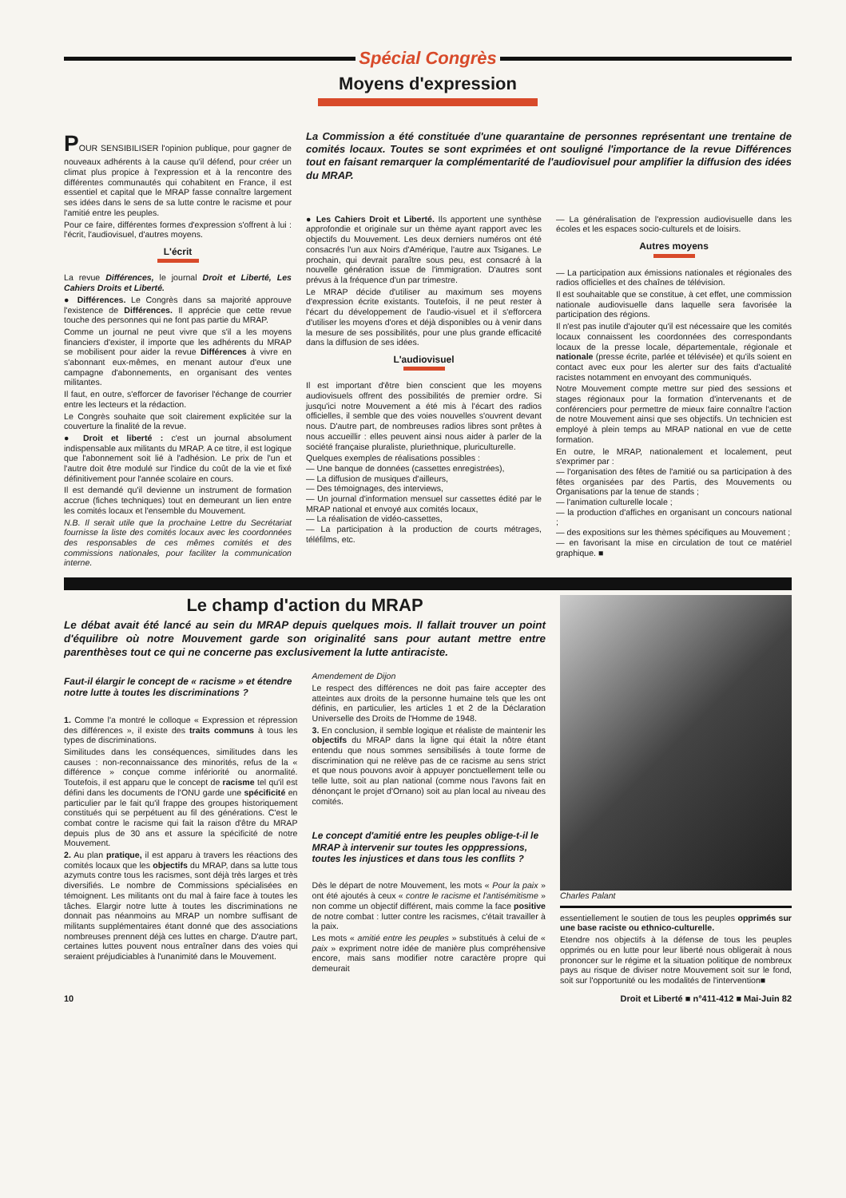Spécial Congrès
Moyens d'expression
POUR SENSIBILISER l'opinion publique, pour gagner de nouveaux adhérents à la cause qu'il défend, pour créer un climat plus propice à l'expression et à la rencontre des différentes communautés qui cohabitent en France, il est essentiel et capital que le MRAP fasse connaître largement ses idées dans le sens de sa lutte contre le racisme et pour l'amitié entre les peuples.
Pour ce faire, différentes formes d'expression s'offrent à lui : l'écrit, l'audiovisuel, d'autres moyens.
L'écrit
La revue Différences, le journal Droit et Liberté, Les Cahiers Droits et Liberté.
● Différences. Le Congrès dans sa majorité approuve l'existence de Différences. Il apprécie que cette revue touche des personnes qui ne font pas partie du MRAP.
Comme un journal ne peut vivre que s'il a les moyens financiers d'exister, il importe que les adhérents du MRAP se mobilisent pour aider la revue Différences à vivre en s'abonnant eux-mêmes, en menant autour d'eux une campagne d'abonnements, en organisant des ventes militantes.
Il faut, en outre, s'efforcer de favoriser l'échange de courrier entre les lecteurs et la rédaction.
Le Congrès souhaite que soit clairement explicitée sur la couverture la finalité de la revue.
● Droit et liberté : c'est un journal absolument indispensable aux militants du MRAP. A ce titre, il est logique que l'abonnement soit lié à l'adhésion. Le prix de l'un et l'autre doit être modulé sur l'indice du coût de la vie et fixé définitivement pour l'année scolaire en cours.
Il est demandé qu'il devienne un instrument de formation accrue (fiches techniques) tout en demeurant un lien entre les comités locaux et l'ensemble du Mouvement.
N.B. Il serait utile que la prochaine Lettre du Secrétariat fournisse la liste des comités locaux avec les coordonnées des responsables de ces mêmes comités et des commissions nationales, pour faciliter la communication interne.
La Commission a été constituée d'une quarantaine de personnes représentant une trentaine de comités locaux. Toutes se sont exprimées et ont souligné l'importance de la revue Différences tout en faisant remarquer la complémentarité de l'audiovisuel pour amplifier la diffusion des idées du MRAP.
● Les Cahiers Droit et Liberté. Ils apportent une synthèse approfondie et originale sur un thème ayant rapport avec les objectifs du Mouvement. Les deux derniers numéros ont été consacrés l'un aux Noirs d'Amérique, l'autre aux Tsiganes. Le prochain, qui devrait paraître sous peu, est consacré à la nouvelle génération issue de l'immigration. D'autres sont prévus à la fréquence d'un par trimestre.
Le MRAP décide d'utiliser au maximum ses moyens d'expression écrite existants. Toutefois, il ne peut rester à l'écart du développement de l'audio-visuel et il s'efforcera d'utiliser les moyens d'ores et déjà disponibles ou à venir dans la mesure de ses possibilités, pour une plus grande efficacité dans la diffusion de ses idées.
L'audiovisuel
Il est important d'être bien conscient que les moyens audiovisuels offrent des possibilités de premier ordre. Si jusqu'ici notre Mouvement a été mis à l'écart des radios officielles, il semble que des voies nouvelles s'ouvrent devant nous. D'autre part, de nombreuses radios libres sont prêtes à nous accueillir : elles peuvent ainsi nous aider à parler de la société française pluraliste, pluriethnique, pluriculturelle.
Quelques exemples de réalisations possibles :
— Une banque de données (cassettes enregistrées),
— La diffusion de musiques d'ailleurs,
— Des témoignages, des interviews,
— Un journal d'information mensuel sur cassettes édité par le MRAP national et envoyé aux comités locaux,
— La réalisation de vidéo-cassettes,
— La participation à la production de courts métrages, téléfilms, etc.
— La généralisation de l'expression audiovisuelle dans les écoles et les espaces socio-culturels et de loisirs.
Autres moyens
— La participation aux émissions nationales et régionales des radios officielles et des chaînes de télévision.
Il est souhaitable que se constitue, à cet effet, une commission nationale audiovisuelle dans laquelle sera favorisée la participation des régions.
Il n'est pas inutile d'ajouter qu'il est nécessaire que les comités locaux connaissent les coordonnées des correspondants locaux de la presse locale, départementale, régionale et nationale (presse écrite, parlée et télévisée) et qu'ils soient en contact avec eux pour les alerter sur des faits d'actualité racistes notamment en envoyant des communiqués.
Notre Mouvement compte mettre sur pied des sessions et stages régionaux pour la formation d'intervenants et de conférenciers pour permettre de mieux faire connaître l'action de notre Mouvement ainsi que ses objectifs. Un technicien est employé à plein temps au MRAP national en vue de cette formation.
En outre, le MRAP, nationalement et localement, peut s'exprimer par :
— l'organisation des fêtes de l'amitié ou sa participation à des fêtes organisées par des Partis, des Mouvements ou Organisations par la tenue de stands ;
— l'animation culturelle locale ;
— la production d'affiches en organisant un concours national ;
— des expositions sur les thèmes spécifiques au Mouvement ;
— en favorisant la mise en circulation de tout ce matériel graphique. ■
Le champ d'action du MRAP
Le débat avait été lancé au sein du MRAP depuis quelques mois. Il fallait trouver un point d'équilibre où notre Mouvement garde son originalité sans pour autant mettre entre parenthèses tout ce qui ne concerne pas exclusivement la lutte antiraciste.
Faut-il élargir le concept de « racisme » et étendre notre lutte à toutes les discriminations ?
1. Comme l'a montré le colloque « Expression et répression des différences », il existe des traits communs à tous les types de discriminations.
Similitudes dans les conséquences, similitudes dans les causes : non-reconnaissance des minorités, refus de la « différence » conçue comme infériorité ou anormalité. Toutefois, il est apparu que le concept de racisme tel qu'il est défini dans les documents de l'ONU garde une spécificité en particulier par le fait qu'il frappe des groupes historiquement constitués qui se perpétuent au fil des générations. C'est le combat contre le racisme qui fait la raison d'être du MRAP depuis plus de 30 ans et assure la spécificité de notre Mouvement.
2. Au plan pratique, il est apparu à travers les réactions des comités locaux que les objectifs du MRAP, dans sa lutte tous azymuts contre tous les racismes, sont déjà très larges et très diversifiés. Le nombre de Commissions spécialisées en témoignent. Les militants ont du mal à faire face à toutes les tâches. Elargir notre lutte à toutes les discriminations ne donnait pas néanmoins au MRAP un nombre suffisant de militants supplémentaires étant donné que des associations nombreuses prennent déjà ces luttes en charge. D'autre part, certaines luttes pouvent nous entraîner dans des voies qui seraient préjudiciables à l'unanimité dans le Mouvement.
Amendement de Dijon
Le respect des différences ne doit pas faire accepter des atteintes aux droits de la personne humaine tels que les ont définis, en particulier, les articles 1 et 2 de la Déclaration Universelle des Droits de l'Homme de 1948.
3. En conclusion, il semble logique et réaliste de maintenir les objectifs du MRAP dans la ligne qui était la nôtre étant entendu que nous sommes sensibilisés à toute forme de discrimination qui ne relève pas de ce racisme au sens strict et que nous pouvons avoir à appuyer ponctuellement telle ou telle lutte, soit au plan national (comme nous l'avons fait en dénonçant le projet d'Ornano) soit au plan local au niveau des comités.
Le concept d'amitié entre les peuples oblige-t-il le MRAP à intervenir sur toutes les opppressions, toutes les injustices et dans tous les conflits ?
Dès le départ de notre Mouvement, les mots « Pour la paix » ont été ajoutés à ceux « contre le racisme et l'antisémitisme » non comme un objectif différent, mais comme la face positive de notre combat : lutter contre les racismes, c'était travailler à la paix.
Les mots « amitié entre les peuples » substitués à celui de « paix » expriment notre idée de manière plus compréhensive encore, mais sans modifier notre caractère propre qui demeurait
Charles Palant
essentiellement le soutien de tous les peuples opprimés sur une base raciste ou ethnico-culturelle.
Etendre nos objectifs à la défense de tous les peuples opprimés ou en lutte pour leur liberté nous obligerait à nous prononcer sur le régime et la situation politique de nombreux pays au risque de diviser notre Mouvement soit sur le fond, soit sur l'opportunité ou les modalités de l'intervention■
10 Droit et Liberté ■ n°411-412 ■ Mai-Juin 82